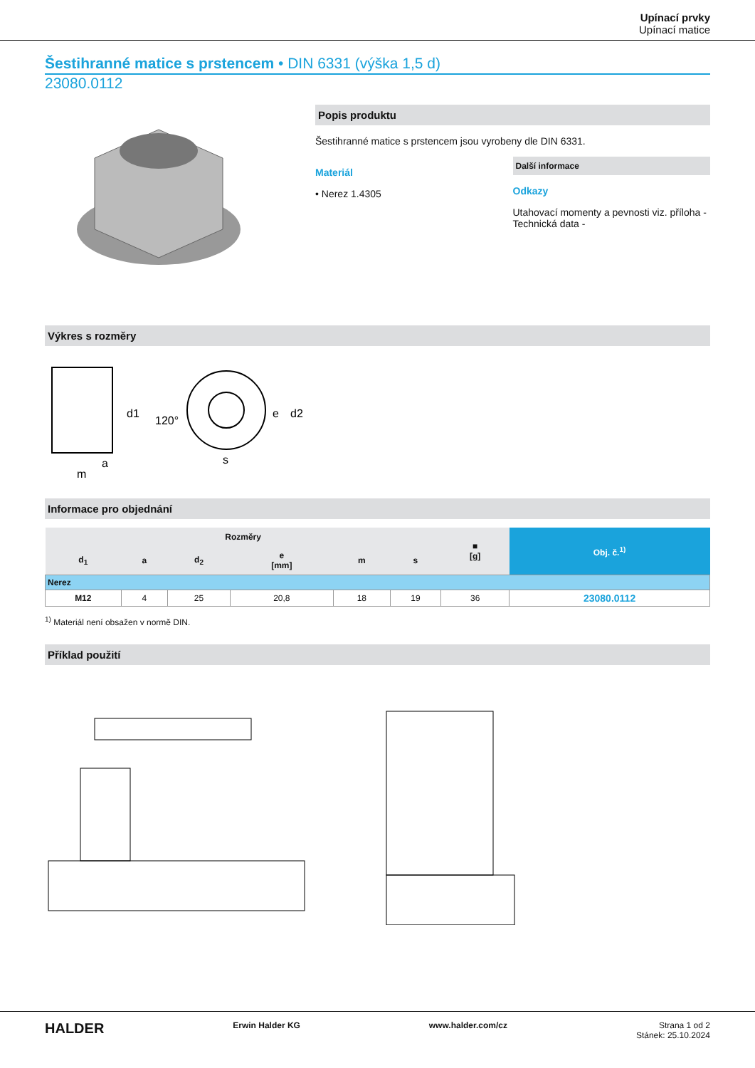Upínací prvky
Upínací matice
Šestihranné matice s prstencem • DIN 6331 (výška 1,5 d)
23080.0112
Popis produktu
Šestihranné matice s prstencem jsou vyrobeny dle DIN 6331.
Materiál
• Nerez 1.4305
Další informace
Odkazy
Utahovací momenty a pevnosti viz. příloha - Technická data -
Výkres s rozměry
d1
d2
s
m
a
e
120°
Informace pro objednání
| Rozměry | | | | | | ■ [g] | Obj. č.<sup>1)</sup> |
| --- | --- | --- | --- | --- | --- | --- | --- |
| d<sub>1</sub> | a | d<sub>2</sub> | e [mm] | m | s | | |
| Nerez | | | | | | | |
| M12 | 4 | 25 | 20,8 | 18 | 19 | 36 | 23080.0112 |
<sup>1)</sup> Materiál není obsažen v normě DIN.
Příklad použití
HALDER Erwin Halder KG www.halder.com/cz Strana 1 od 2
Stánek: 25.10.2024